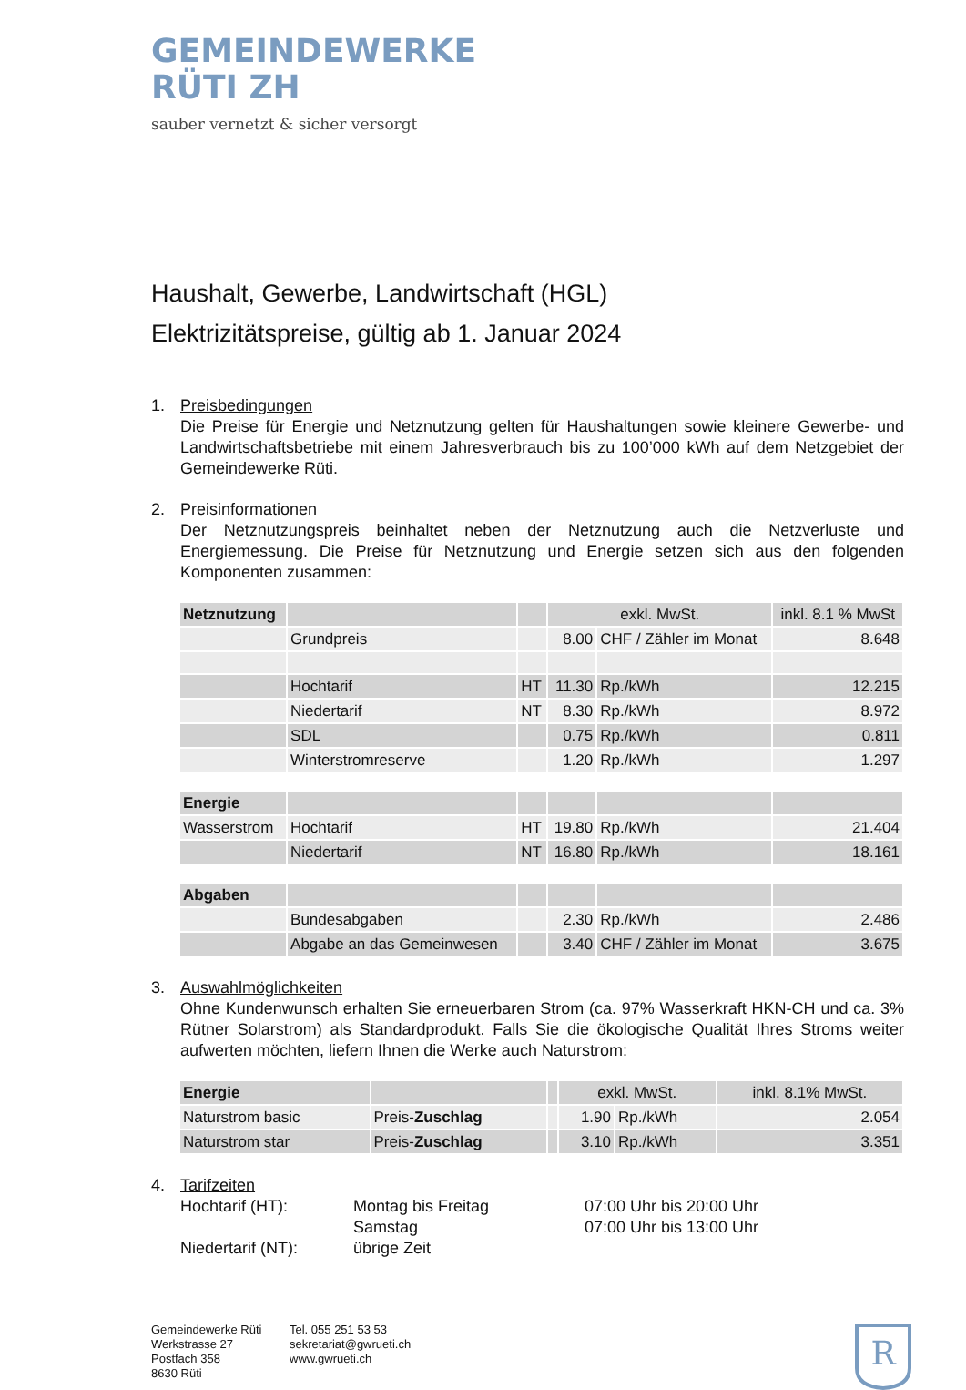GEMEINDEWERKE
RÜTI ZH
sauber vernetzt & sicher versorgt
Haushalt, Gewerbe, Landwirtschaft (HGL)
Elektrizitätspreise, gültig ab 1. Januar 2024
1. Preisbedingungen
Die Preise für Energie und Netznutzung gelten für Haushaltungen sowie kleinere Gewerbe- und Landwirtschaftsbetriebe mit einem Jahresverbrauch bis zu 100’000 kWh auf dem Netzgebiet der Gemeindewerke Rüti.
2. Preisinformationen
Der Netznutzungspreis beinhaltet neben der Netznutzung auch die Netzverluste und Energiemessung. Die Preise für Netznutzung und Energie setzen sich aus den folgenden Komponenten zusammen:
| Netznutzung | | | exkl. MwSt. | | inkl. 8.1 % MwSt |
| | Grundpreis | | 8.00 | CHF / Zähler im Monat | 8.648 |
| | Hochtarif | HT | 11.30 | Rp./kWh | 12.215 |
| | Niedertarif | NT | 8.30 | Rp./kWh | 8.972 |
| | SDL | | 0.75 | Rp./kWh | 0.811 |
| | Winterstromreserve | | 1.20 | Rp./kWh | 1.297 |
| Energie | | | | | |
| Wasserstrom | Hochtarif | HT | 19.80 | Rp./kWh | 21.404 |
| | Niedertarif | NT | 16.80 | Rp./kWh | 18.161 |
| Abgaben | | | | | |
| | Bundesabgaben | | 2.30 | Rp./kWh | 2.486 |
| | Abgabe an das Gemeinwesen | | 3.40 | CHF / Zähler im Monat | 3.675 |
3. Auswahlmöglichkeiten
Ohne Kundenwunsch erhalten Sie erneuerbaren Strom (ca. 97% Wasserkraft HKN-CH und ca. 3% Rütner Solarstrom) als Standardprodukt. Falls Sie die ökologische Qualität Ihres Stroms weiter aufwerten möchten, liefern Ihnen die Werke auch Naturstrom:
| Energie | | | exkl. MwSt. | | inkl. 8.1% MwSt. |
| Naturstrom basic | Preis- Zuschlag | | 1.90 | Rp./kWh | 2.054 |
| Naturstrom star | Preis- Zuschlag | | 3.10 | Rp./kWh | 3.351 |
4. Tarifzeiten
Hochtarif (HT):
Niedertarif (NT):
Montag bis Freitag
Samstag
übrige Zeit
07:00 Uhr bis 20:00 Uhr
07:00 Uhr bis 13:00 Uhr
Gemeindewerke Rüti
Werkstrasse 27
Postfach 358
8630 Rüti
Tel. 055 251 53 53
sekretariat@gwrueti.ch
www.gwrueti.ch
R